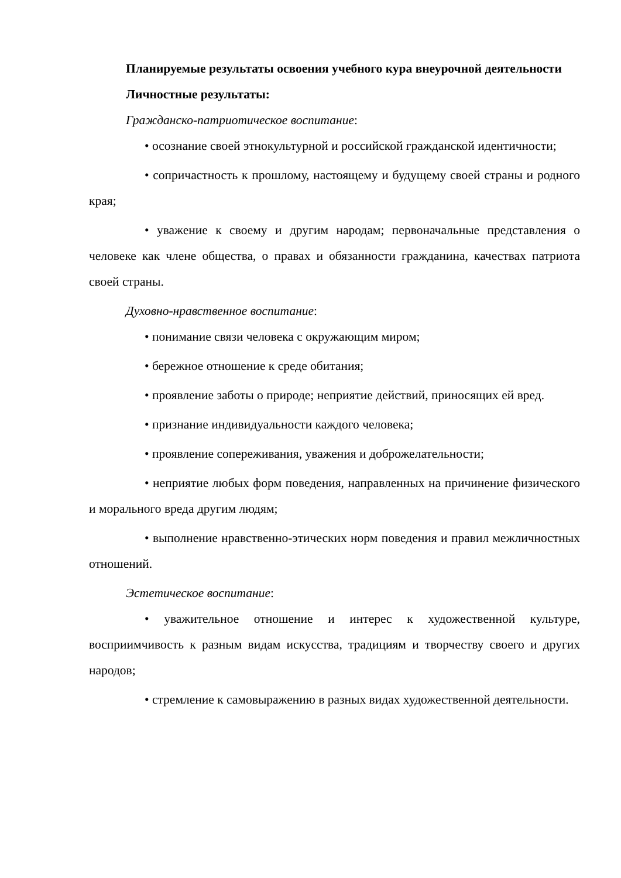Планируемые результаты освоения учебного кура внеурочной деятельности
Личностные результаты:
Гражданско-патриотическое воспитание:
• осознание своей этнокультурной и российской гражданской идентичности;
• сопричастность к прошлому, настоящему и будущему своей страны и родного края;
• уважение к своему и другим народам; первоначальные представления о человеке как члене общества, о правах и обязанности гражданина, качествах патриота своей страны.
Духовно-нравственное воспитание:
• понимание связи человека с окружающим миром;
• бережное отношение к среде обитания;
• проявление заботы о природе; неприятие действий, приносящих ей вред.
• признание индивидуальности каждого человека;
• проявление сопереживания, уважения и доброжелательности;
• неприятие любых форм поведения, направленных на причинение физического и морального вреда другим людям;
• выполнение нравственно-этических норм поведения и правил межличностных отношений.
Эстетическое воспитание:
• уважительное отношение и интерес к художественной культуре, восприимчивость к разным видам искусства, традициям и творчеству своего и других народов;
• стремление к самовыражению в разных видах художественной деятельности.